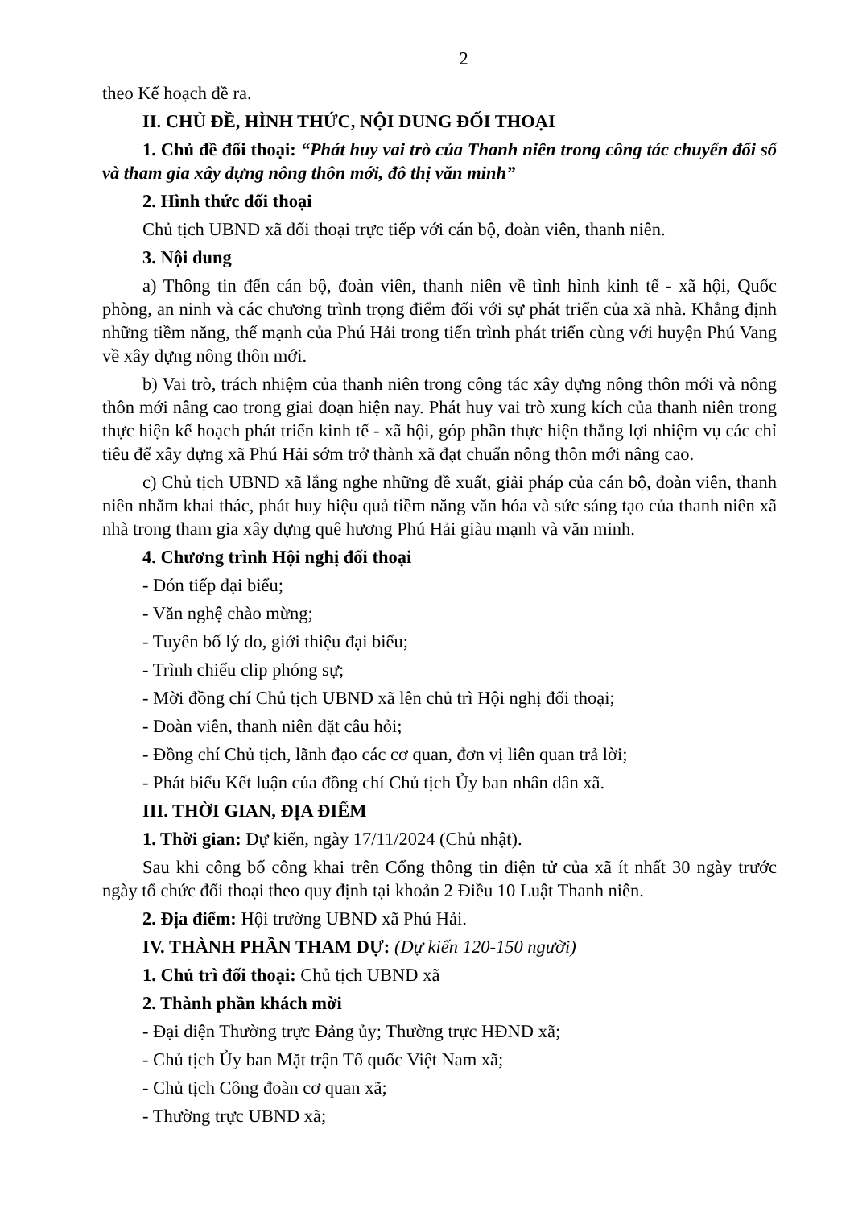2
theo Kế hoạch đề ra.
II. CHỦ ĐỀ, HÌNH THỨC, NỘI DUNG ĐỐI THOẠI
1. Chủ đề đối thoại: “Phát huy vai trò của Thanh niên trong công tác chuyển đổi số và tham gia xây dựng nông thôn mới, đô thị văn minh”
2. Hình thức đối thoại
Chủ tịch UBND xã đối thoại trực tiếp với cán bộ, đoàn viên, thanh niên.
3. Nội dung
a) Thông tin đến cán bộ, đoàn viên, thanh niên về tình hình kinh tế - xã hội, Quốc phòng, an ninh và các chương trình trọng điểm đối với sự phát triển của xã nhà. Khẳng định những tiềm năng, thế mạnh của Phú Hải trong tiến trình phát triển cùng với huyện Phú Vang về xây dựng nông thôn mới.
b) Vai trò, trách nhiệm của thanh niên trong công tác xây dựng nông thôn mới và nông thôn mới nâng cao trong giai đoạn hiện nay. Phát huy vai trò xung kích của thanh niên trong thực hiện kế hoạch phát triển kinh tế - xã hội, góp phần thực hiện thắng lợi nhiệm vụ các chỉ tiêu để xây dựng xã Phú Hải sớm trở thành xã đạt chuẩn nông thôn mới nâng cao.
c) Chủ tịch UBND xã lắng nghe những đề xuất, giải pháp của cán bộ, đoàn viên, thanh niên nhằm khai thác, phát huy hiệu quả tiềm năng văn hóa và sức sáng tạo của thanh niên xã nhà trong tham gia xây dựng quê hương Phú Hải giàu mạnh và văn minh.
4. Chương trình Hội nghị đối thoại
- Đón tiếp đại biểu;
- Văn nghệ chào mừng;
- Tuyên bố lý do, giới thiệu đại biểu;
- Trình chiếu clip phóng sự;
- Mời đồng chí Chủ tịch UBND xã lên chủ trì Hội nghị đối thoại;
- Đoàn viên, thanh niên đặt câu hỏi;
- Đồng chí Chủ tịch, lãnh đạo các cơ quan, đơn vị liên quan trả lời;
- Phát biểu Kết luận của đồng chí Chủ tịch Ủy ban nhân dân xã.
III. THỜI GIAN, ĐỊA ĐIỂM
1. Thời gian: Dự kiến, ngày 17/11/2024 (Chủ nhật).
Sau khi công bố công khai trên Cổng thông tin điện tử của xã ít nhất 30 ngày trước ngày tổ chức đối thoại theo quy định tại khoản 2 Điều 10 Luật Thanh niên.
2. Địa điểm: Hội trường UBND xã Phú Hải.
IV. THÀNH PHẦN THAM DỰ: (Dự kiến 120-150 người)
1. Chủ trì đối thoại: Chủ tịch UBND xã
2. Thành phần khách mời
- Đại diện Thường trực Đảng ủy; Thường trực HĐND xã;
- Chủ tịch Ủy ban Mặt trận Tổ quốc Việt Nam xã;
- Chủ tịch Công đoàn cơ quan xã;
- Thường trực UBND xã;